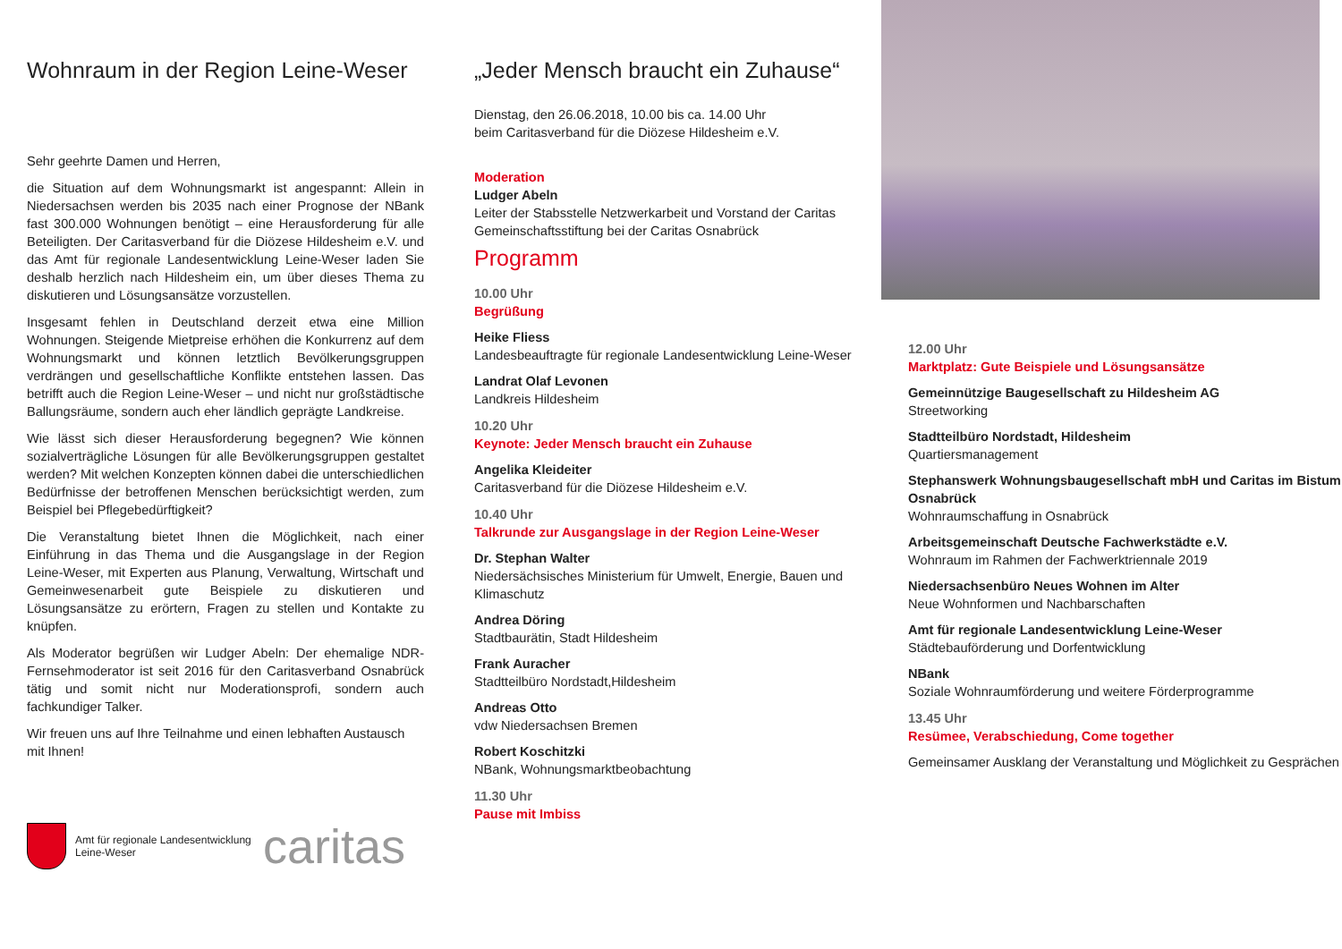Wohnraum in der Region Leine-Weser
Sehr geehrte Damen und Herren,
die Situation auf dem Wohnungsmarkt ist angespannt: Allein in Niedersachsen werden bis 2035 nach einer Prognose der NBank fast 300.000 Wohnungen benötigt – eine Herausforderung für alle Beteiligten. Der Caritasverband für die Diözese Hildesheim e.V. und das Amt für regionale Landesentwicklung Leine-Weser laden Sie deshalb herzlich nach Hildesheim ein, um über dieses Thema zu diskutieren und Lösungsansätze vorzustellen.
Insgesamt fehlen in Deutschland derzeit etwa eine Million Wohnungen. Steigende Mietpreise erhöhen die Konkurrenz auf dem Wohnungsmarkt und können letztlich Bevölkerungsgruppen verdrängen und gesellschaftliche Konflikte entstehen lassen. Das betrifft auch die Region Leine-Weser – und nicht nur großstädtische Ballungsräume, sondern auch eher ländlich geprägte Landkreise.
Wie lässt sich dieser Herausforderung begegnen? Wie können sozialverträgliche Lösungen für alle Bevölkerungsgruppen gestaltet werden? Mit welchen Konzepten können dabei die unterschiedlichen Bedürfnisse der betroffenen Menschen berücksichtigt werden, zum Beispiel bei Pflegebedürftigkeit?
Die Veranstaltung bietet Ihnen die Möglichkeit, nach einer Einführung in das Thema und die Ausgangslage in der Region Leine-Weser, mit Experten aus Planung, Verwaltung, Wirtschaft und Gemeinwesenarbeit gute Beispiele zu diskutieren und Lösungsansätze zu erörtern, Fragen zu stellen und Kontakte zu knüpfen.
Als Moderator begrüßen wir Ludger Abeln: Der ehemalige NDR-Fernsehmoderator ist seit 2016 für den Caritasverband Osnabrück tätig und somit nicht nur Moderationsprofi, sondern auch fachkundiger Talker.
Wir freuen uns auf Ihre Teilnahme und einen lebhaften Austausch mit Ihnen!
Amt für regionale Landesentwicklung
Leine-Weser
caritas
„Jeder Mensch braucht ein Zuhause“
Dienstag, den 26.06.2018, 10.00 bis ca. 14.00 Uhr
beim Caritasverband für die Diözese Hildesheim e.V.
Moderation
Ludger Abeln
Leiter der Stabsstelle Netzwerkarbeit und Vorstand der Caritas Gemeinschaftsstiftung bei der Caritas Osnabrück
Programm
10.00 Uhr
Begrüßung
Heike Fliess
Landesbeauftragte für regionale Landesentwicklung Leine-Weser
Landrat Olaf Levonen
Landkreis Hildesheim
10.20 Uhr
Keynote: Jeder Mensch braucht ein Zuhause
Angelika Kleideiter
Caritasverband für die Diözese Hildesheim e.V.
10.40 Uhr
Talkrunde zur Ausgangslage in der Region Leine-Weser
Dr. Stephan Walter
Niedersächsisches Ministerium für Umwelt, Energie, Bauen und Klimaschutz
Andrea Döring
Stadtbaurätin, Stadt Hildesheim
Frank Auracher
Stadtteilbüro Nordstadt,Hildesheim
Andreas Otto
vdw Niedersachsen Bremen
Robert Koschitzki
NBank, Wohnungsmarktbeobachtung
11.30 Uhr
Pause mit Imbiss
12.00 Uhr
Marktplatz: Gute Beispiele und Lösungsansätze
Gemeinnützige Baugesellschaft zu Hildesheim AG
Streetworking
Stadtteilbüro Nordstadt, Hildesheim
Quartiersmanagement
Stephanswerk Wohnungsbaugesellschaft mbH und Caritas im Bistum Osnabrück
Wohnraumschaffung in Osnabrück
Arbeitsgemeinschaft Deutsche Fachwerkstädte e.V.
Wohnraum im Rahmen der Fachwerktriennale 2019
Niedersachsenbüro Neues Wohnen im Alter
Neue Wohnformen und Nachbarschaften
Amt für regionale Landesentwicklung Leine-Weser
Städtebauförderung und Dorfentwicklung
NBank
Soziale Wohnraumförderung und weitere Förderprogramme
13.45 Uhr
Resümee, Verabschiedung, Come together
Gemeinsamer Ausklang der Veranstaltung und Möglichkeit zu Gesprächen